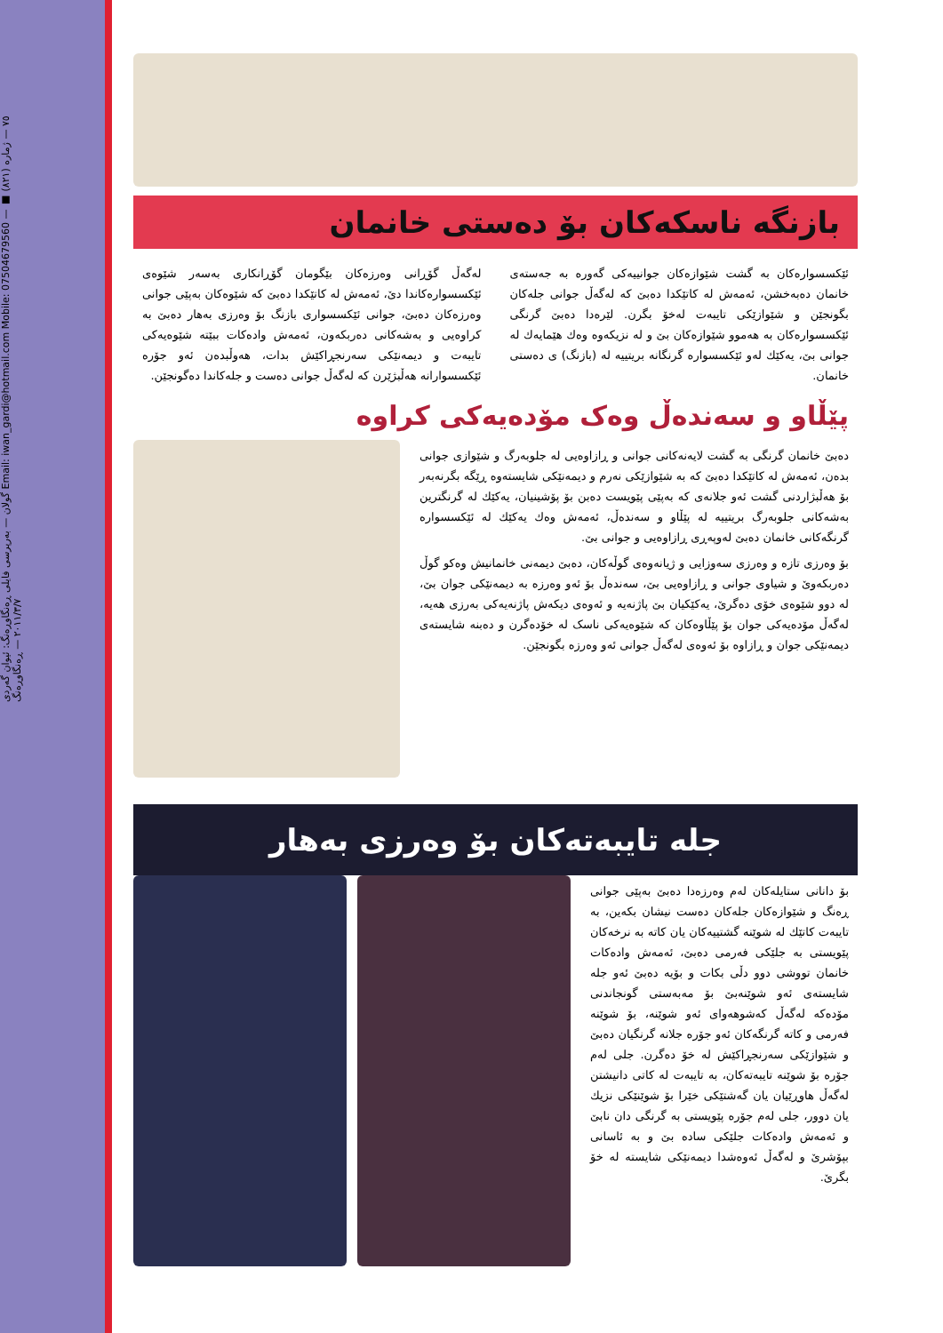گولان — بەرپرسی فایلی ڕەنگاوڕەنگ: ئیوان گەردی Email: iwan_gardi@hotmail.com Mobile: 07504679560 — ٧٥ — ژمارە (٨٢١) ■ ٢٠١١/٣/٧ — ڕەنگاوڕەنگ
بازنگە ناسکەکان بۆ دەستی خانمان
ئێکسسوارەکان بە گشت شێوازەکان جوانییەکی گەورە بە جەستەی خانمان دەبەخشن، ئەمەش لە کاتێکدا دەبێ کە لەگەڵ جوانی جلەکان بگونجێن و شێوازێکی تایبەت لەخۆ بگرن. لێرەدا دەبێ گرنگی ئێکسسوارەکان بە هەموو شێوازەکان بێ و لە نزیکەوە وەك هێمایەك لە جوانی بێ، یەکێك لەو ئێکسسوارە گرنگانە بریتییە لە (بازنگ) ی دەستی خانمان.
لەگەڵ گۆڕانی وەرزەکان بێگومان گۆڕانکاری بەسەر شێوەی ئێکسسوارەکاندا دێ، ئەمەش لە کاتێکدا دەبێ کە شێوەکان بەپێی جوانی وەرزەکان دەبێ، جوانی ئێکسسواری بازنگ بۆ وەرزی بەهار دەبێ بە کراوەیی و بەشەکانی دەربکەون، ئەمەش وادەکات ببێتە شێوەیەکی تایبەت و دیمەنێکی سەرنجڕاکێش بدات، هەوڵبدەن ئەو جۆرە ئێکسسوارانە هەڵبژێرن کە لەگەڵ جوانی دەست و جلەکاندا دەگونجێن.
پێڵاو و سەندەڵ وەک مۆدەیەکی کراوە
دەبێ خانمان گرنگی بە گشت لایەنەکانی جوانی و ڕازاوەیی لە جلوبەرگ و شێوازی جوانی بدەن، ئەمەش لە کاتێکدا دەبێ کە بە شێوازێکی نەرم و دیمەنێکی شایستەوە ڕێگە بگرنەبەر بۆ هەڵبژاردنی گشت ئەو جلانەی کە بەپێی پێویست دەبن بۆ پۆشینیان، یەکێك لە گرنگترین بەشەکانی جلوبەرگ بریتییە لە پێڵاو و سەندەڵ، ئەمەش وەك یەکێك لە ئێکسسوارە گرنگەکانی خانمان دەبێ لەوپەڕی ڕازاوەیی و جوانی بێ.
بۆ وەرزی تازە و وەرزی سەوزایی و ژیانەوەی گوڵەکان، دەبێ دیمەنی خانمانیش وەکو گوڵ دەربکەوێ و شیاوی جوانی و ڕازاوەیی بێ، سەندەڵ بۆ ئەو وەرزە بە دیمەنێکی جوان بێ، لە دوو شێوەی خۆی دەگرێ، یەکێکیان بێ پاژنەیە و ئەوەی دیکەش پاژنەیەکی بەرزی هەیە، لەگەڵ مۆدەیەکی جوان بۆ پێڵاوەکان کە شێوەیەکی ناسک لە خۆدەگرن و دەبنە شایستەی دیمەنێکی جوان و ڕازاوە بۆ ئەوەی لەگەڵ جوانی ئەو وەرزە بگونجێن.
جلە تایبەتەکان بۆ وەرزی بەهار
بۆ دانانی ستایلەکان لەم وەرزەدا دەبێ بەپێی جوانی ڕەنگ و شێوازەکان جلەکان دەست نیشان بکەین، بە تایبەت کاتێك لە شوێنە گشتییەکان یان کاتە بە نرخەکان پێویستی بە جلێکی فەرمی دەبێ، ئەمەش وادەکات خانمان تووشی دوو دڵی بکات و بۆیە دەبێ ئەو جلە شایستەی ئەو شوێنەبێ بۆ مەبەستی گونجاندنی مۆدەکە لەگەڵ کەشوهەوای ئەو شوێنە، بۆ شوێنە فەرمی و کاتە گرنگەکان ئەو جۆرە جلانە گرنگیان دەبێ و شێوازێکی سەرنجڕاکێش لە خۆ دەگرن. جلی لەم جۆرە بۆ شوێنە تایبەتەکان، بە تایبەت لە کاتی دانیشتن لەگەڵ هاوڕێیان یان گەشتێکی خێرا بۆ شوێنێکی نزیك یان دوور، جلی لەم جۆرە پێویستی بە گرنگی دان نابێ و ئەمەش وادەکات جلێکی سادە بێ و بە ئاسانی بپۆشرێ و لەگەڵ ئەوەشدا دیمەنێکی شایستە لە خۆ بگرێ.